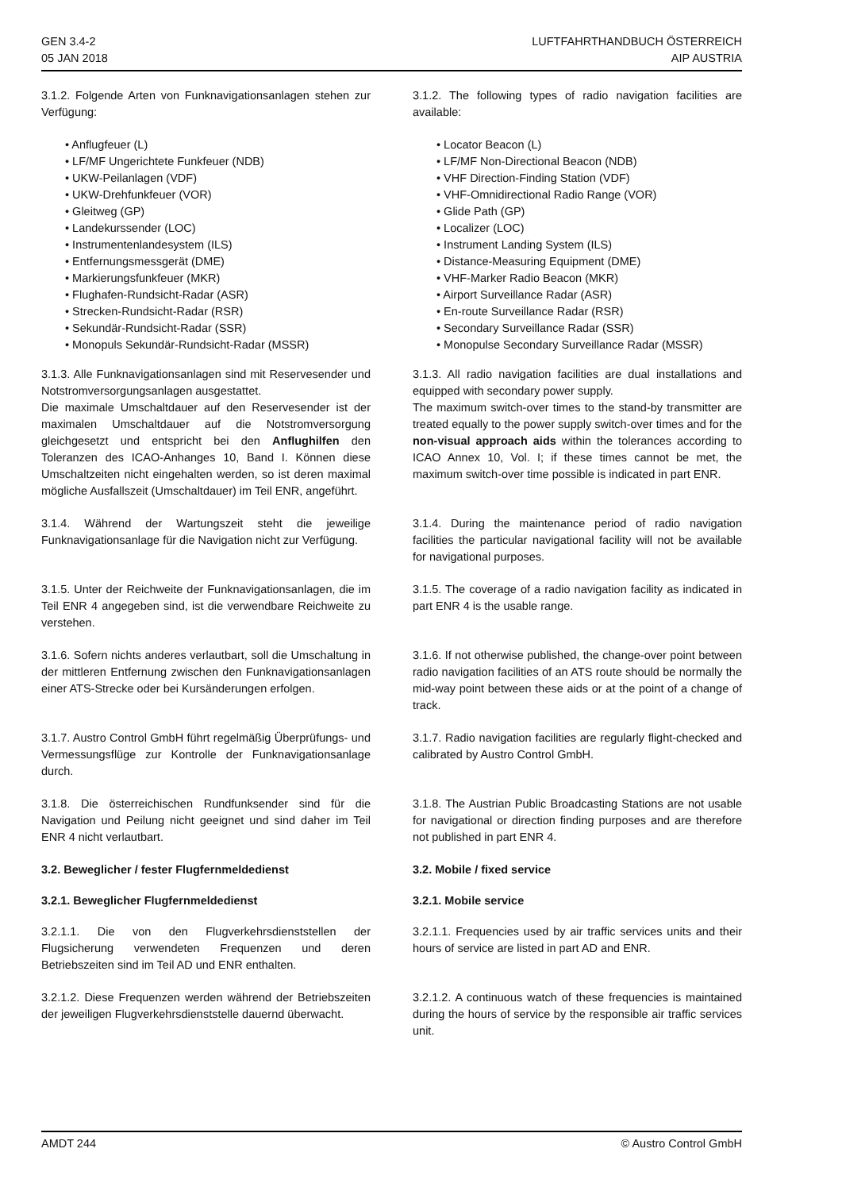GEN 3.4-2
05 JAN 2018
LUFTFAHRTHANDBUCH ÖSTERREICH
AIP AUSTRIA
3.1.2. Folgende Arten von Funknavigationsanlagen stehen zur Verfügung:
• Anflugfeuer (L)
• LF/MF Ungerichtete Funkfeuer (NDB)
• UKW-Peilanlagen (VDF)
• UKW-Drehfunkfeuer (VOR)
• Gleitweg (GP)
• Landekurssender (LOC)
• Instrumentenlandesystem (ILS)
• Entfernungsmessgerät (DME)
• Markierungsfunkfeuer (MKR)
• Flughafen-Rundsicht-Radar (ASR)
• Strecken-Rundsicht-Radar (RSR)
• Sekundär-Rundsicht-Radar (SSR)
• Monopuls Sekundär-Rundsicht-Radar (MSSR)
3.1.3. Alle Funknavigationsanlagen sind mit Reservesender und Notstromversorgungsanlagen ausgestattet.
Die maximale Umschaltdauer auf den Reservesender ist der maximalen Umschaltdauer auf die Notstromversorgung gleichgesetzt und entspricht bei den Anflughilfen den Toleranzen des ICAO-Anhanges 10, Band I. Können diese Umschaltzeiten nicht eingehalten werden, so ist deren maximal mögliche Ausfallszeit (Umschaltdauer) im Teil ENR, angeführt.
3.1.4. Während der Wartungszeit steht die jeweilige Funknavigationsanlage für die Navigation nicht zur Verfügung.
3.1.5. Unter der Reichweite der Funknavigationsanlagen, die im Teil ENR 4 angegeben sind, ist die verwendbare Reichweite zu verstehen.
3.1.6. Sofern nichts anderes verlautbart, soll die Umschaltung in der mittleren Entfernung zwischen den Funknavigationsanlagen einer ATS-Strecke oder bei Kursänderungen erfolgen.
3.1.7. Austro Control GmbH führt regelmäßig Überprüfungs- und Vermessungsflüge zur Kontrolle der Funknavigationsanlage durch.
3.1.8. Die österreichischen Rundfunksender sind für die Navigation und Peilung nicht geeignet und sind daher im Teil ENR 4 nicht verlautbart.
3.2. Beweglicher / fester Flugfernmeldedienst
3.2.1. Beweglicher Flugfernmeldedienst
3.2.1.1. Die von den Flugverkehrsdienststellen der Flugsicherung verwendeten Frequenzen und deren Betriebszeiten sind im Teil AD und ENR enthalten.
3.2.1.2. Diese Frequenzen werden während der Betriebszeiten der jeweiligen Flugverkehrsdienststelle dauernd überwacht.
3.1.2. The following types of radio navigation facilities are available:
• Locator Beacon (L)
• LF/MF Non-Directional Beacon (NDB)
• VHF Direction-Finding Station (VDF)
• VHF-Omnidirectional Radio Range (VOR)
• Glide Path (GP)
• Localizer (LOC)
• Instrument Landing System (ILS)
• Distance-Measuring Equipment (DME)
• VHF-Marker Radio Beacon (MKR)
• Airport Surveillance Radar (ASR)
• En-route Surveillance Radar (RSR)
• Secondary Surveillance Radar (SSR)
• Monopulse Secondary Surveillance Radar (MSSR)
3.1.3. All radio navigation facilities are dual installations and equipped with secondary power supply.
The maximum switch-over times to the stand-by transmitter are treated equally to the power supply switch-over times and for the non-visual approach aids within the tolerances according to ICAO Annex 10, Vol. I; if these times cannot be met, the maximum switch-over time possible is indicated in part ENR.
3.1.4. During the maintenance period of radio navigation facilities the particular navigational facility will not be available for navigational purposes.
3.1.5. The coverage of a radio navigation facility as indicated in part ENR 4 is the usable range.
3.1.6. If not otherwise published, the change-over point between radio navigation facilities of an ATS route should be normally the mid-way point between these aids or at the point of a change of track.
3.1.7. Radio navigation facilities are regularly flight-checked and calibrated by Austro Control GmbH.
3.1.8. The Austrian Public Broadcasting Stations are not usable for navigational or direction finding purposes and are therefore not published in part ENR 4.
3.2. Mobile / fixed service
3.2.1. Mobile service
3.2.1.1. Frequencies used by air traffic services units and their hours of service are listed in part AD and ENR.
3.2.1.2. A continuous watch of these frequencies is maintained during the hours of service by the responsible air traffic services unit.
AMDT 244 © Austro Control GmbH